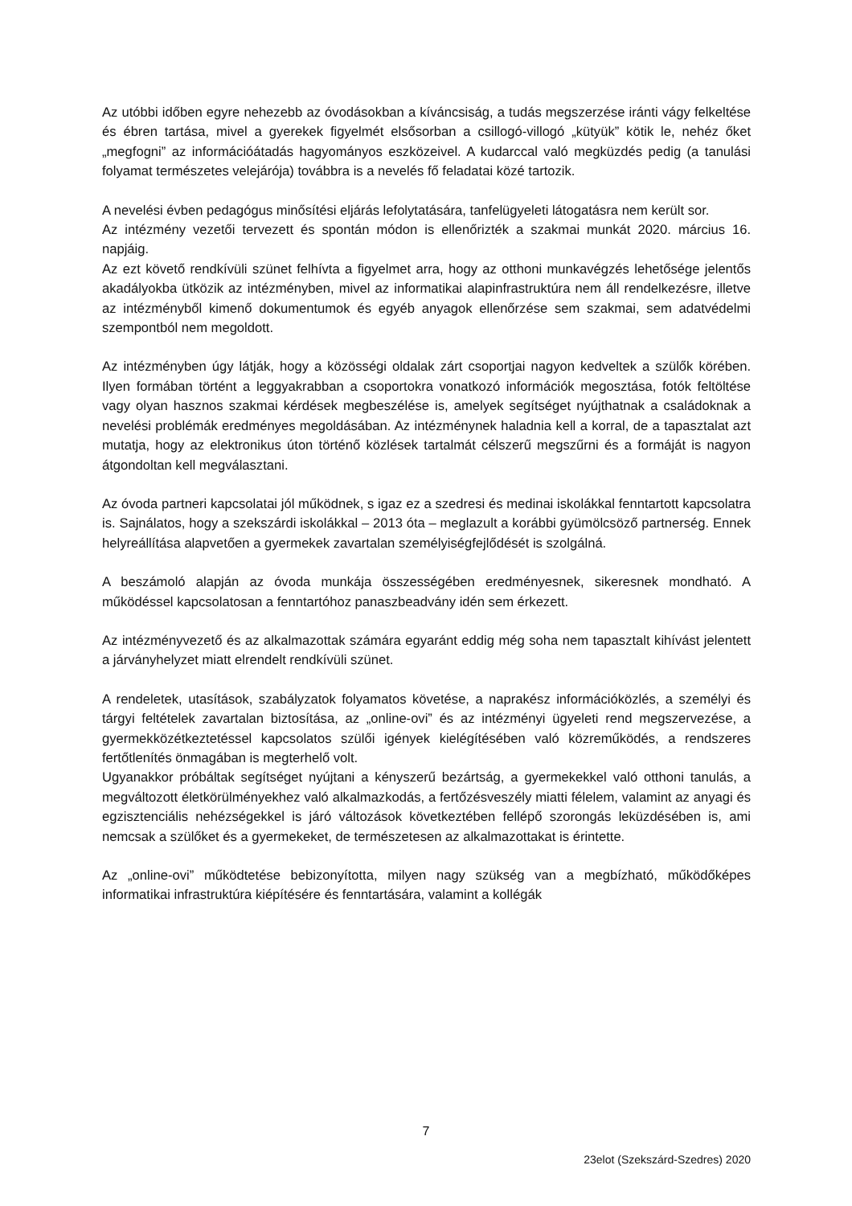Az utóbbi időben egyre nehezebb az óvodásokban a kíváncsiság, a tudás megszerzése iránti vágy felkeltése és ébren tartása, mivel a gyerekek figyelmét elsősorban a csillogó-villogó „kütyük” kötik le, nehéz őket „megfogni” az információátadás hagyományos eszközeivel. A kudarccal való megküzdés pedig (a tanulási folyamat természetes velejárója) továbbra is a nevelés fő feladatai közé tartozik.
A nevelési évben pedagógus minősítési eljárás lefolytatására, tanfelügyeleti látogatásra nem került sor.
Az intézmény vezetői tervezett és spontán módon is ellenőrizték a szakmai munkát 2020. március 16. napjáig.
Az ezt követő rendkívüli szünet felhívta a figyelmet arra, hogy az otthoni munkavégzés lehetősége jelentős akadályokba ütközik az intézményben, mivel az informatikai alapinfrastruktúra nem áll rendelkezésre, illetve az intézményből kimenő dokumentumok és egyéb anyagok ellenőrzése sem szakmai, sem adatvédelmi szempontból nem megoldott.
Az intézményben úgy látják, hogy a közösségi oldalak zárt csoportjai nagyon kedveltek a szülők körében. Ilyen formában történt a leggyakrabban a csoportokra vonatkozó információk megosztása, fotók feltöltése vagy olyan hasznos szakmai kérdések megbeszélése is, amelyek segítséget nyújthatnak a családoknak a nevelési problémák eredményes megoldásában. Az intézménynek haladnia kell a korral, de a tapasztalat azt mutatja, hogy az elektronikus úton történő közlések tartalmát célszerű megszűrni és a formáját is nagyon átgondoltan kell megválasztani.
Az óvoda partneri kapcsolatai jól működnek, s igaz ez a szedresi és medinai iskolákkal fenntartott kapcsolatra is. Sajnálatos, hogy a szekszárdi iskolákkal – 2013 óta – meglazult a korábbi gyümölcsöző partnerség. Ennek helyreállítása alapvetően a gyermekek zavartalan személyiségfejlődését is szolgálná.
A beszámoló alapján az óvoda munkája összességében eredményesnek, sikeresnek mondható. A működéssel kapcsolatosan a fenntartóhoz panaszbeadvány idén sem érkezett.
Az intézményvezető és az alkalmazottak számára egyaránt eddig még soha nem tapasztalt kihívást jelentett a járványhelyzet miatt elrendelt rendkívüli szünet.
A rendeletek, utasítások, szabályzatok folyamatos követése, a naprakész információközlés, a személyi és tárgyi feltételek zavartalan biztosítása, az „online-ovi” és az intézményi ügyeleti rend megszervezése, a gyermekközétkeztetéssel kapcsolatos szülői igények kielégítésében való közreműködés, a rendszeres fertőtlenítés önmagában is megterhelő volt.
Ugyanakkor próbáltak segítséget nyújtani a kényszerű bezártság, a gyermekekkel való otthoni tanulás, a megváltozott életkörülményekhez való alkalmazkodás, a fertőzésveszély miatti félelem, valamint az anyagi és egzisztenciális nehézségekkel is járó változások következtében fellépő szorongás leküzdésében is, ami nemcsak a szülőket és a gyermekeket, de természetesen az alkalmazottakat is érintette.
Az „online-ovi” működtetése bebizonyította, milyen nagy szükség van a megbízható, működőképes informatikai infrastruktúra kiépítésére és fenntartására, valamint a kollégák
7
23elot (Szekszárd-Szedres) 2020